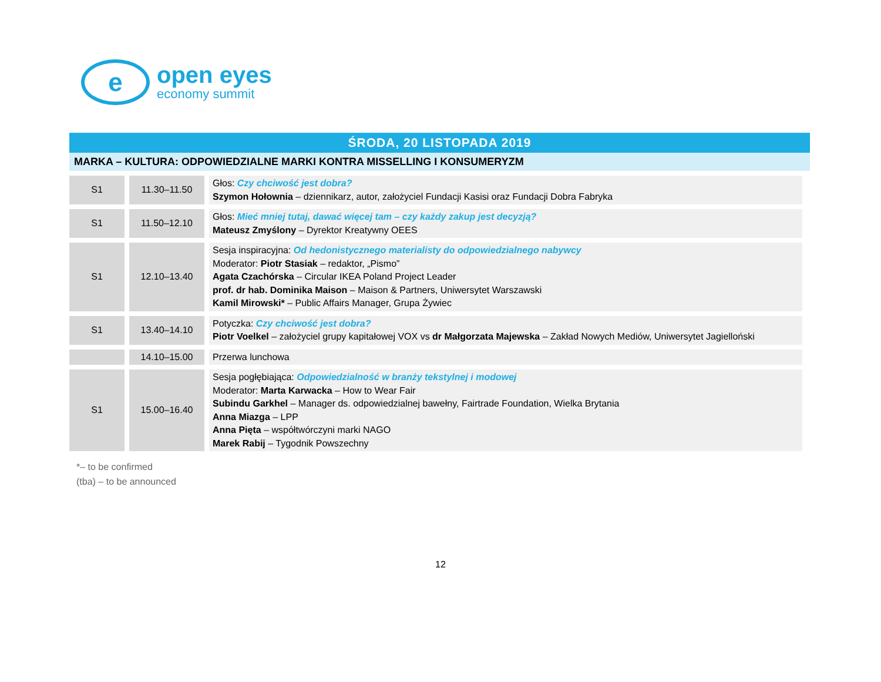e
open eyes
economy summit
ŚRODA, 20 LISTOPADA 2019
MARKA – KULTURA: ODPOWIEDZIALNE MARKI KONTRA MISSELLING I KONSUMERYZM
| S1 | 11.30–11.50 | Głos: Czy chciwość jest dobra? Szymon Hołownia – dziennikarz, autor, założyciel Fundacji Kasisi oraz Fundacji Dobra Fabryka |
| S1 | 11.50–12.10 | Głos: Mieć mniej tutaj, dawać więcej tam – czy każdy zakup jest decyzją? Mateusz Zmyślony – Dyrektor Kreatywny OEES |
| S1 | 12.10–13.40 | Sesja inspiracyjna: Od hedonistycznego materialisty do odpowiedzialnego nabywcy Moderator: Piotr Stasiak – redaktor, „Pismo” Agata Czachórska – Circular IKEA Poland Project Leader prof. dr hab. Dominika Maison – Maison & Partners, Uniwersytet Warszawski Kamil Mirowski* – Public Affairs Manager, Grupa Żywiec |
| S1 | 13.40–14.10 | Potyczka: Czy chciwość jest dobra? Piotr Voelkel – założyciel grupy kapitałowej VOX vs dr Małgorzata Majewska – Zakład Nowych Mediów, Uniwersytet Jagielloński |
| | 14.10–15.00 | Przerwa lunchowa |
| S1 | 15.00–16.40 | Sesja pogłębiająca: Odpowiedzialność w branży tekstylnej i modowej Moderator: Marta Karwacka – How to Wear Fair Subindu Garkhel – Manager ds. odpowiedzialnej bawełny, Fairtrade Foundation, Wielka Brytania Anna Miazga – LPP Anna Pięta – współtwórczyni marki NAGO Marek Rabij – Tygodnik Powszechny |
*– to be confirmed
(tba) – to be announced
12